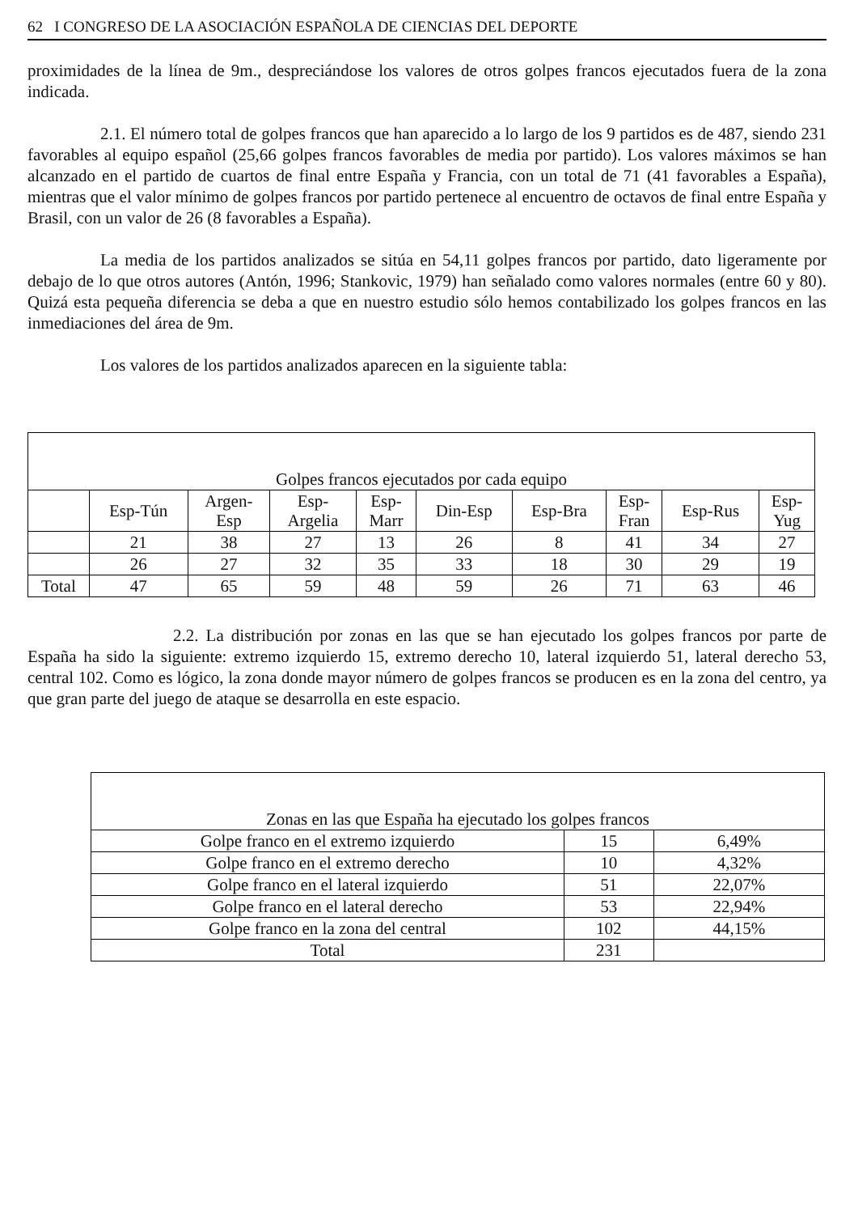62 I CONGRESO DE LA ASOCIACIÓN ESPAÑOLA DE CIENCIAS DEL DEPORTE
proximidades de la línea de 9m., despreciándose los valores de otros golpes francos ejecutados fuera de la zona indicada.
2.1. El número total de golpes francos que han aparecido a lo largo de los 9 partidos es de 487, siendo 231 favorables al equipo español (25,66 golpes francos favorables de media por partido). Los valores máximos se han alcanzado en el partido de cuartos de final entre España y Francia, con un total de 71 (41 favorables a España), mientras que el valor mínimo de golpes francos por partido pertenece al encuentro de octavos de final entre España y Brasil, con un valor de 26 (8 favorables a España).
La media de los partidos analizados se sitúa en 54,11 golpes francos por partido, dato ligeramente por debajo de lo que otros autores (Antón, 1996; Stankovic, 1979) han señalado como valores normales (entre 60 y 80). Quizá esta pequeña diferencia se deba a que en nuestro estudio sólo hemos contabilizado los golpes francos en las inmediaciones del área de 9m.
Los valores de los partidos analizados aparecen en la siguiente tabla:
| Golpes francos ejecutados por cada equipo | | | | | | | | | |
| --- | --- | --- | --- | --- | --- | --- | --- | --- | --- |
| | Esp-Tún | Argen- Esp | Esp- Argelia | Esp- Marr | Din-Esp | Esp-Bra | Esp- Fran | Esp-Rus | Esp- Yug |
| | 21 | 38 | 27 | 13 | 26 | 8 | 41 | 34 | 27 |
| | 26 | 27 | 32 | 35 | 33 | 18 | 30 | 29 | 19 |
| Total | 47 | 65 | 59 | 48 | 59 | 26 | 71 | 63 | 46 |
2.2. La distribución por zonas en las que se han ejecutado los golpes francos por parte de España ha sido la siguiente: extremo izquierdo 15, extremo derecho 10, lateral izquierdo 51, lateral derecho 53, central 102. Como es lógico, la zona donde mayor número de golpes francos se producen es en la zona del centro, ya que gran parte del juego de ataque se desarrolla en este espacio.
| Zonas en las que España ha ejecutado los golpes francos | | |
| --- | --- | --- |
| Golpe franco en el extremo izquierdo | 15 | 6,49% |
| Golpe franco en el extremo derecho | 10 | 4,32% |
| Golpe franco en el lateral izquierdo | 51 | 22,07% |
| Golpe franco en el lateral derecho | 53 | 22,94% |
| Golpe franco en la zona del central | 102 | 44,15% |
| Total | 231 | |